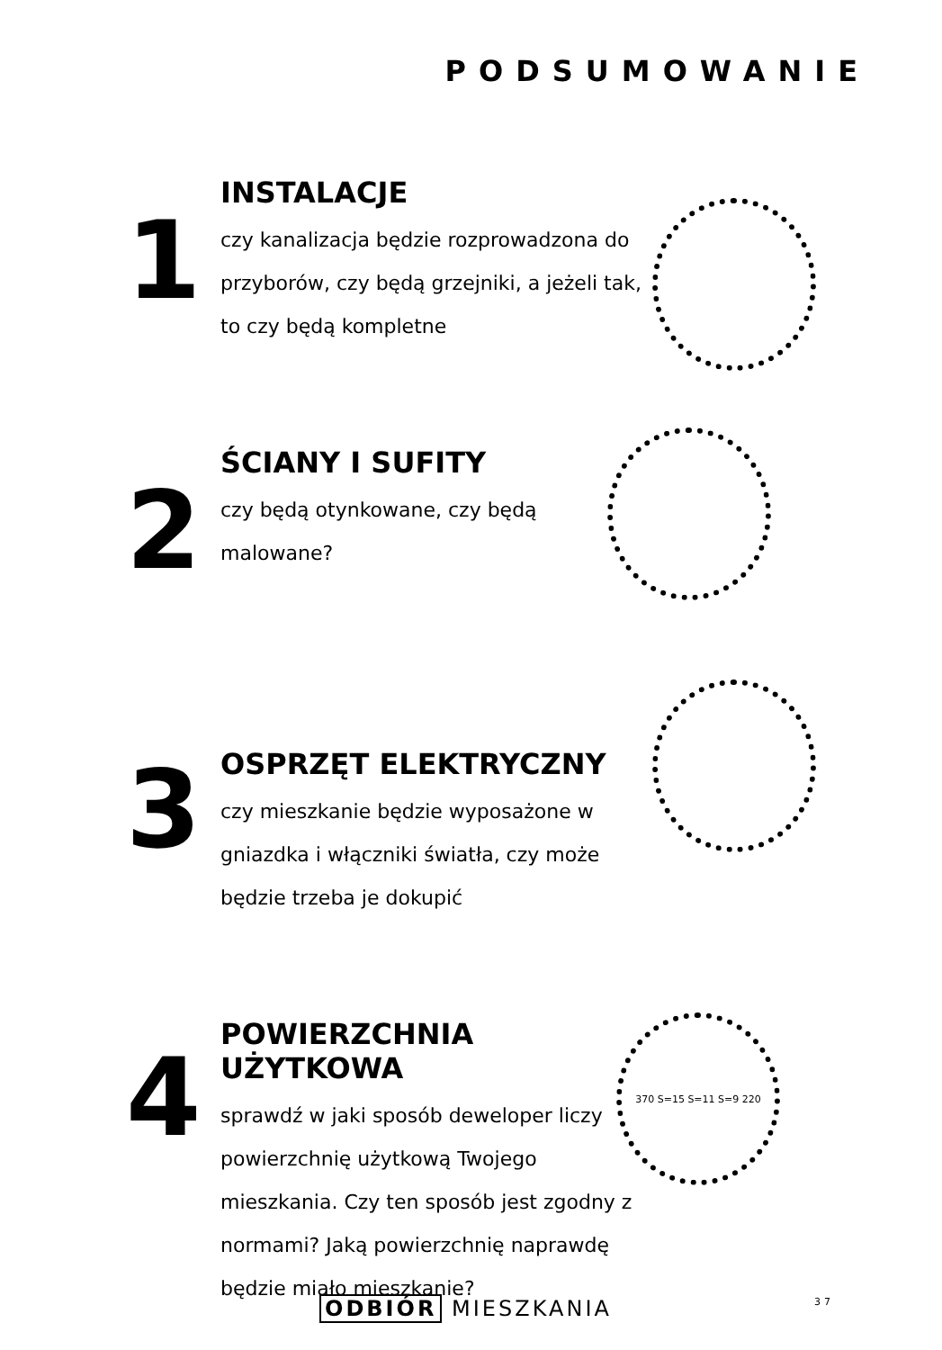PODSUMOWANIE
1
INSTALACJE
czy kanalizacja będzie rozprowadzona do przyborów, czy będą grzejniki, a jeżeli tak, to czy będą kompletne
2
ŚCIANY I SUFITY
czy będą otynkowane, czy będą malowane?
3
OSPRZĘT ELEKTRYCZNY
czy mieszkanie będzie wyposażone w gniazdka i włączniki światła, czy może będzie trzeba je dokupić
4
POWIERZCHNIA UŻYTKOWA
sprawdź w jaki sposób deweloper liczy powierzchnię użytkową Twojego mieszkania. Czy ten sposób jest zgodny z normami? Jaką powierzchnię naprawdę będzie miało mieszkanie?
370 S=15 S=11 S=9 220
ODBIÓR MIESZKANIA 37